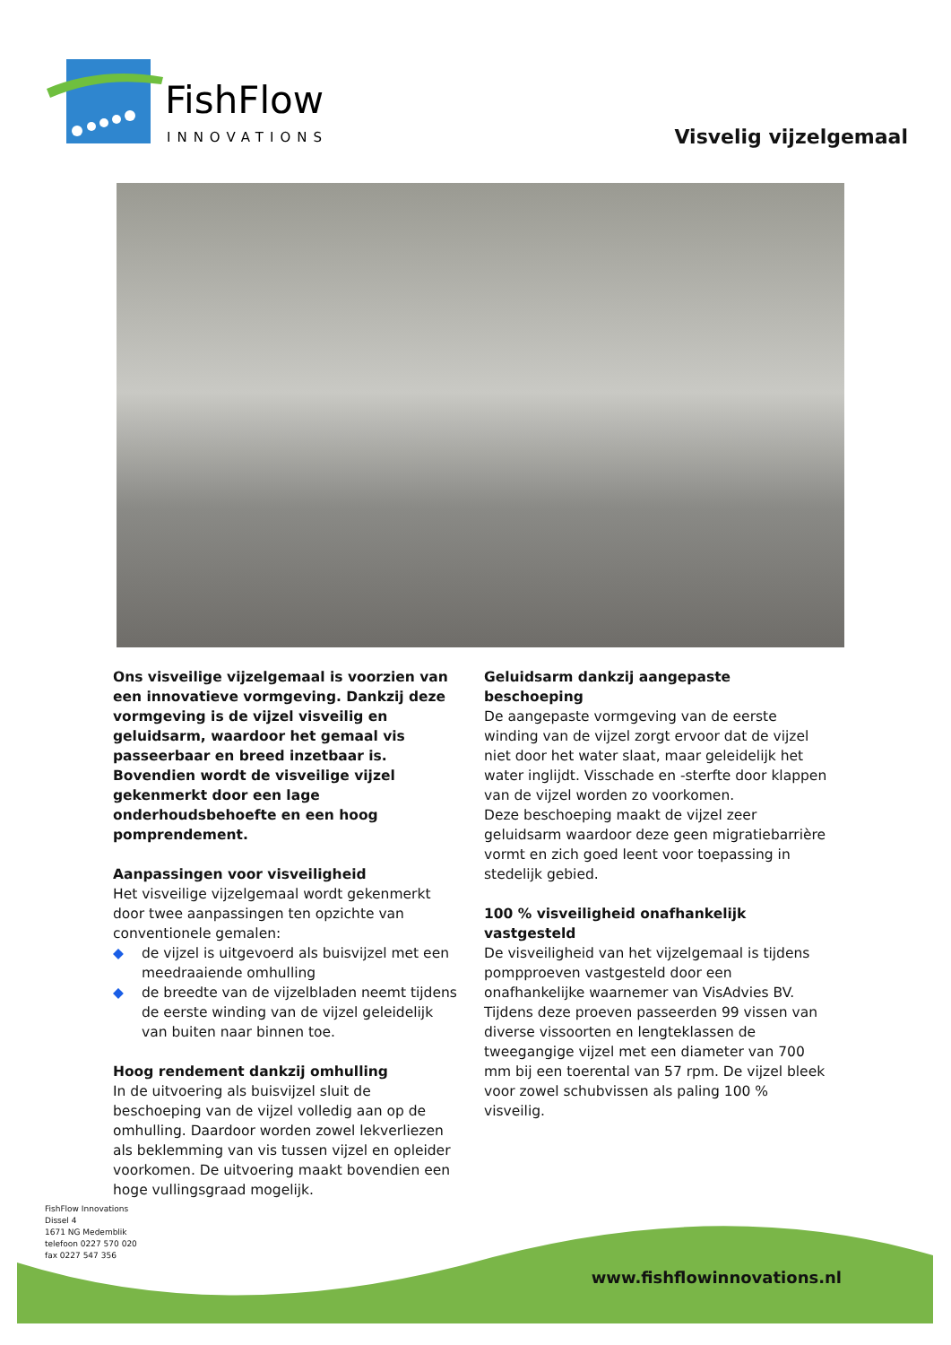FishFlow
INNOVATIONS
Visvelig vijzelgemaal
Ons visveilige vijzelgemaal is voorzien van een innovatieve vormgeving. Dankzij deze vormgeving is de vijzel visveilig en geluidsarm, waardoor het gemaal vis passeerbaar en breed inzetbaar is. Bovendien wordt de visveilige vijzel gekenmerkt door een lage onderhoudsbehoefte en een hoog pomprendement.
Aanpassingen voor visveiligheid
Het visveilige vijzelgemaal wordt gekenmerkt door twee aanpassingen ten opzichte van conventionele gemalen:
◆ de vijzel is uitgevoerd als buisvijzel met een meedraaiende omhulling
◆ de breedte van de vijzelbladen neemt tijdens de eerste winding van de vijzel geleidelijk van buiten naar binnen toe.
Hoog rendement dankzij omhulling
In de uitvoering als buisvijzel sluit de beschoeping van de vijzel volledig aan op de omhulling. Daardoor worden zowel lekverliezen als beklemming van vis tussen vijzel en opleider voorkomen. De uitvoering maakt bovendien een hoge vullingsgraad mogelijk.
Geluidsarm dankzij aangepaste beschoeping
De aangepaste vormgeving van de eerste winding van de vijzel zorgt ervoor dat de vijzel niet door het water slaat, maar geleidelijk het water inglijdt. Visschade en -sterfte door klappen van de vijzel worden zo voorkomen.
Deze beschoeping maakt de vijzel zeer geluidsarm waardoor deze geen migratiebarrière vormt en zich goed leent voor toepassing in stedelijk gebied.
100 % visveiligheid onafhankelijk vastgesteld
De visveiligheid van het vijzelgemaal is tijdens pompproeven vastgesteld door een onafhankelijke waarnemer van VisAdvies BV. Tijdens deze proeven passeerden 99 vissen van diverse vissoorten en lengteklassen de tweegangige vijzel met een diameter van 700 mm bij een toerental van 57 rpm. De vijzel bleek voor zowel schubvissen als paling 100 % visveilig.
FishFlow Innovations
Dissel 4
1671 NG Medemblik
telefoon 0227 570 020
fax 0227 547 356
www.fishflowinnovations.nl